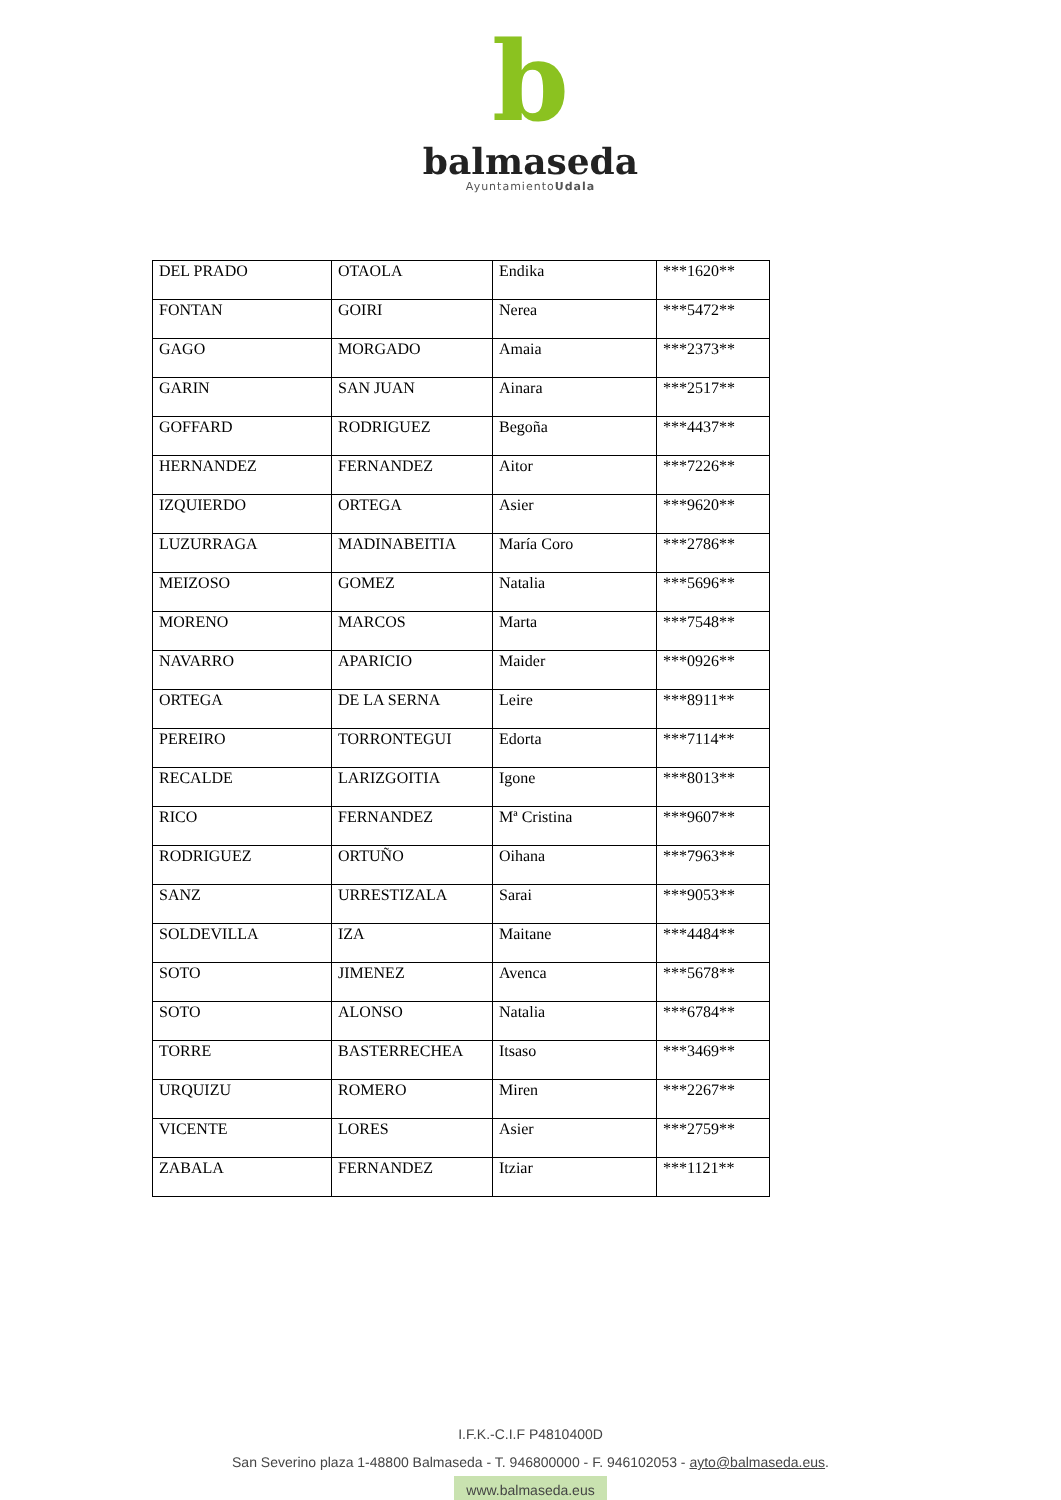b
balmaseda
AyuntamientoUdala
| DEL PRADO | OTAOLA | Endika | ***1620** |
| FONTAN | GOIRI | Nerea | ***5472** |
| GAGO | MORGADO | Amaia | ***2373** |
| GARIN | SAN JUAN | Ainara | ***2517** |
| GOFFARD | RODRIGUEZ | Begoña | ***4437** |
| HERNANDEZ | FERNANDEZ | Aitor | ***7226** |
| IZQUIERDO | ORTEGA | Asier | ***9620** |
| LUZURRAGA | MADINABEITIA | María Coro | ***2786** |
| MEIZOSO | GOMEZ | Natalia | ***5696** |
| MORENO | MARCOS | Marta | ***7548** |
| NAVARRO | APARICIO | Maider | ***0926** |
| ORTEGA | DE LA SERNA | Leire | ***8911** |
| PEREIRO | TORRONTEGUI | Edorta | ***7114** |
| RECALDE | LARIZGOITIA | Igone | ***8013** |
| RICO | FERNANDEZ | Mª Cristina | ***9607** |
| RODRIGUEZ | ORTUÑO | Oihana | ***7963** |
| SANZ | URRESTIZALA | Sarai | ***9053** |
| SOLDEVILLA | IZA | Maitane | ***4484** |
| SOTO | JIMENEZ | Avenca | ***5678** |
| SOTO | ALONSO | Natalia | ***6784** |
| TORRE | BASTERRECHEA | Itsaso | ***3469** |
| URQUIZU | ROMERO | Miren | ***2267** |
| VICENTE | LORES | Asier | ***2759** |
| ZABALA | FERNANDEZ | Itziar | ***1121** |
I.F.K.-C.I.F P4810400D
San Severino plaza 1-48800 Balmaseda - T. 946800000 - F. 946102053 - ayto@balmaseda.eus.
www.balmaseda.eus